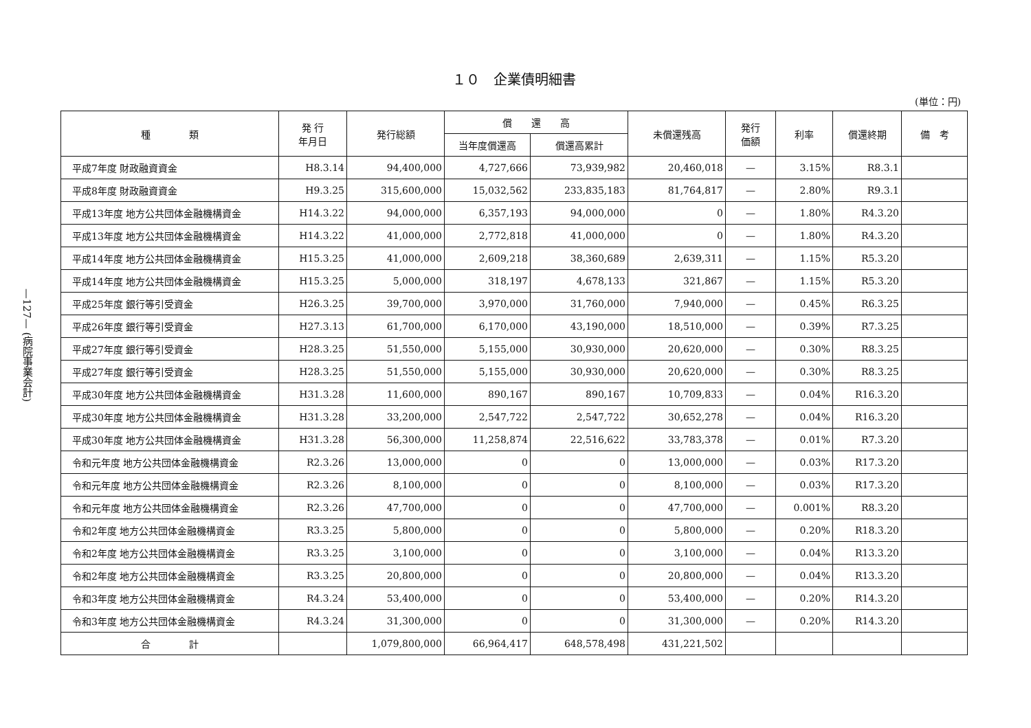—127— (病院事業会計)
１０　企業債明細書
(単位：円)
| 種 類 | 発 行 年月日 | 発行総額 | 償 還 高 | | 未償還残高 | 発行 価額 | 利率 | 償還終期 | 備 考 |
| --- | --- | --- | --- | --- | --- | --- | --- | --- | --- |
| | | | 当年度償還高 | 償還高累計 | | | | | |
| 平成7年度 財政融資資金 | H8.3.14 | 94,400,000 | 4,727,666 | 73,939,982 | 20,460,018 | — | 3.15% | R8.3.1 | |
| 平成8年度 財政融資資金 | H9.3.25 | 315,600,000 | 15,032,562 | 233,835,183 | 81,764,817 | — | 2.80% | R9.3.1 | |
| 平成13年度 地方公共団体金融機構資金 | H14.3.22 | 94,000,000 | 6,357,193 | 94,000,000 | 0 | — | 1.80% | R4.3.20 | |
| 平成13年度 地方公共団体金融機構資金 | H14.3.22 | 41,000,000 | 2,772,818 | 41,000,000 | 0 | — | 1.80% | R4.3.20 | |
| 平成14年度 地方公共団体金融機構資金 | H15.3.25 | 41,000,000 | 2,609,218 | 38,360,689 | 2,639,311 | — | 1.15% | R5.3.20 | |
| 平成14年度 地方公共団体金融機構資金 | H15.3.25 | 5,000,000 | 318,197 | 4,678,133 | 321,867 | — | 1.15% | R5.3.20 | |
| 平成25年度 銀行等引受資金 | H26.3.25 | 39,700,000 | 3,970,000 | 31,760,000 | 7,940,000 | — | 0.45% | R6.3.25 | |
| 平成26年度 銀行等引受資金 | H27.3.13 | 61,700,000 | 6,170,000 | 43,190,000 | 18,510,000 | — | 0.39% | R7.3.25 | |
| 平成27年度 銀行等引受資金 | H28.3.25 | 51,550,000 | 5,155,000 | 30,930,000 | 20,620,000 | — | 0.30% | R8.3.25 | |
| 平成27年度 銀行等引受資金 | H28.3.25 | 51,550,000 | 5,155,000 | 30,930,000 | 20,620,000 | — | 0.30% | R8.3.25 | |
| 平成30年度 地方公共団体金融機構資金 | H31.3.28 | 11,600,000 | 890,167 | 890,167 | 10,709,833 | — | 0.04% | R16.3.20 | |
| 平成30年度 地方公共団体金融機構資金 | H31.3.28 | 33,200,000 | 2,547,722 | 2,547,722 | 30,652,278 | — | 0.04% | R16.3.20 | |
| 平成30年度 地方公共団体金融機構資金 | H31.3.28 | 56,300,000 | 11,258,874 | 22,516,622 | 33,783,378 | — | 0.01% | R7.3.20 | |
| 令和元年度 地方公共団体金融機構資金 | R2.3.26 | 13,000,000 | 0 | 0 | 13,000,000 | — | 0.03% | R17.3.20 | |
| 令和元年度 地方公共団体金融機構資金 | R2.3.26 | 8,100,000 | 0 | 0 | 8,100,000 | — | 0.03% | R17.3.20 | |
| 令和元年度 地方公共団体金融機構資金 | R2.3.26 | 47,700,000 | 0 | 0 | 47,700,000 | — | 0.001% | R8.3.20 | |
| 令和2年度 地方公共団体金融機構資金 | R3.3.25 | 5,800,000 | 0 | 0 | 5,800,000 | — | 0.20% | R18.3.20 | |
| 令和2年度 地方公共団体金融機構資金 | R3.3.25 | 3,100,000 | 0 | 0 | 3,100,000 | — | 0.04% | R13.3.20 | |
| 令和2年度 地方公共団体金融機構資金 | R3.3.25 | 20,800,000 | 0 | 0 | 20,800,000 | — | 0.04% | R13.3.20 | |
| 令和3年度 地方公共団体金融機構資金 | R4.3.24 | 53,400,000 | 0 | 0 | 53,400,000 | — | 0.20% | R14.3.20 | |
| 令和3年度 地方公共団体金融機構資金 | R4.3.24 | 31,300,000 | 0 | 0 | 31,300,000 | — | 0.20% | R14.3.20 | |
| 合 計 | | 1,079,800,000 | 66,964,417 | 648,578,498 | 431,221,502 | | | | |